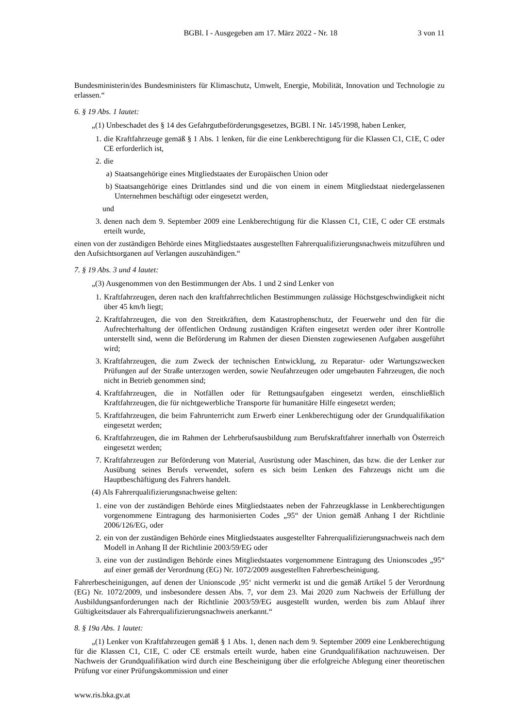BGBl. I - Ausgegeben am 17. März 2022 - Nr. 18 3 von 11
Bundesministerin/des Bundesministers für Klimaschutz, Umwelt, Energie, Mobilität, Innovation und Technologie zu erlassen.“
6. § 19 Abs. 1 lautet:
„(1) Unbeschadet des § 14 des Gefahrgutbeförderungsgesetzes, BGBl. I Nr. 145/1998, haben Lenker,
1. die Kraftfahrzeuge gemäß § 1 Abs. 1 lenken, für die eine Lenkberechtigung für die Klassen C1, C1E, C oder CE erforderlich ist,
2. die
a) Staatsangehörige eines Mitgliedstaates der Europäischen Union oder
b) Staatsangehörige eines Drittlandes sind und die von einem in einem Mitgliedstaat niedergelassenen Unternehmen beschäftigt oder eingesetzt werden,
und
3. denen nach dem 9. September 2009 eine Lenkberechtigung für die Klassen C1, C1E, C oder CE erstmals erteilt wurde,
einen von der zuständigen Behörde eines Mitgliedstaates ausgestellten Fahrerqualifizierungsnachweis mitzuführen und den Aufsichtsorganen auf Verlangen auszuhändigen.“
7. § 19 Abs. 3 und 4 lautet:
„(3) Ausgenommen von den Bestimmungen der Abs. 1 und 2 sind Lenker von
1. Kraftfahrzeugen, deren nach den kraftfahrrechtlichen Bestimmungen zulässige Höchstgeschwindigkeit nicht über 45 km/h liegt;
2. Kraftfahrzeugen, die von den Streitkräften, dem Katastrophenschutz, der Feuerwehr und den für die Aufrechterhaltung der öffentlichen Ordnung zuständigen Kräften eingesetzt werden oder ihrer Kontrolle unterstellt sind, wenn die Beförderung im Rahmen der diesen Diensten zugewiesenen Aufgaben ausgeführt wird;
3. Kraftfahrzeugen, die zum Zweck der technischen Entwicklung, zu Reparatur- oder Wartungszwecken Prüfungen auf der Straße unterzogen werden, sowie Neufahrzeugen oder umgebauten Fahrzeugen, die noch nicht in Betrieb genommen sind;
4. Kraftfahrzeugen, die in Notfällen oder für Rettungsaufgaben eingesetzt werden, einschließlich Kraftfahrzeugen, die für nichtgewerbliche Transporte für humanitäre Hilfe eingesetzt werden;
5. Kraftfahrzeugen, die beim Fahrunterricht zum Erwerb einer Lenkberechtigung oder der Grundqualifikation eingesetzt werden;
6. Kraftfahrzeugen, die im Rahmen der Lehrberufsausbildung zum Berufskraftfahrer innerhalb von Österreich eingesetzt werden;
7. Kraftfahrzeugen zur Beförderung von Material, Ausrüstung oder Maschinen, das bzw. die der Lenker zur Ausübung seines Berufs verwendet, sofern es sich beim Lenken des Fahrzeugs nicht um die Hauptbeschäftigung des Fahrers handelt.
(4) Als Fahrerqualifizierungsnachweise gelten:
1. eine von der zuständigen Behörde eines Mitgliedstaates neben der Fahrzeugklasse in Lenkberechtigungen vorgenommene Eintragung des harmonisierten Codes „95“ der Union gemäß Anhang I der Richtlinie 2006/126/EG, oder
2. ein von der zuständigen Behörde eines Mitgliedstaates ausgestellter Fahrerqualifizierungsnachweis nach dem Modell in Anhang II der Richtlinie 2003/59/EG oder
3. eine von der zuständigen Behörde eines Mitgliedstaates vorgenommene Eintragung des Unionscodes „95“ auf einer gemäß der Verordnung (EG) Nr. 1072/2009 ausgestellten Fahrerbescheinigung.
Fahrerbescheinigungen, auf denen der Unionscode ‚95‘ nicht vermerkt ist und die gemäß Artikel 5 der Verordnung (EG) Nr. 1072/2009, und insbesondere dessen Abs. 7, vor dem 23. Mai 2020 zum Nachweis der Erfüllung der Ausbildungsanforderungen nach der Richtlinie 2003/59/EG ausgestellt wurden, werden bis zum Ablauf ihrer Gültigkeitsdauer als Fahrerqualifizierungsnachweis anerkannt.“
8. § 19a Abs. 1 lautet:
„(1) Lenker von Kraftfahrzeugen gemäß § 1 Abs. 1, denen nach dem 9. September 2009 eine Lenkberechtigung für die Klassen C1, C1E, C oder CE erstmals erteilt wurde, haben eine Grundqualifikation nachzuweisen. Der Nachweis der Grundqualifikation wird durch eine Bescheinigung über die erfolgreiche Ablegung einer theoretischen Prüfung vor einer Prüfungskommission und einer
www.ris.bka.gv.at